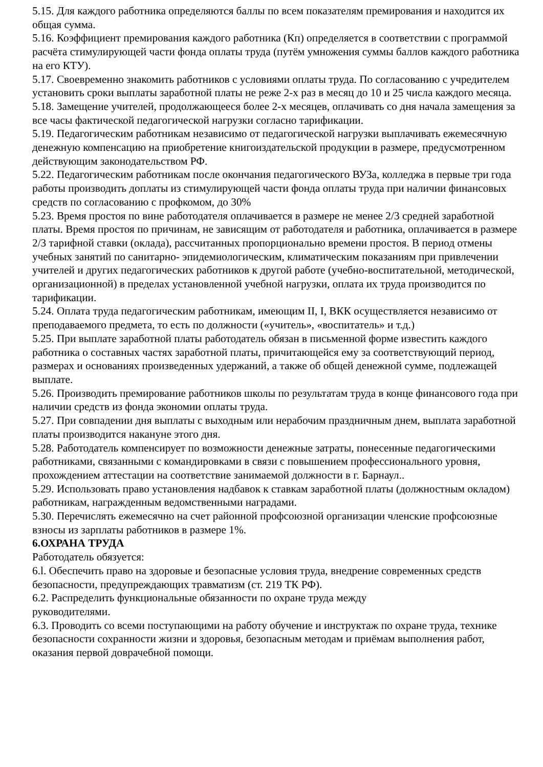5.15. Для каждого работника определяются баллы по всем показателям премирования и находится их общая сумма.
5.16. Коэффициент премирования каждого работника (Кп) определяется в соответствии с программой расчёта стимулирующей части фонда оплаты труда (путём умножения суммы баллов каждого работника на его КТУ).
5.17. Своевременно знакомить работников с условиями оплаты труда. По согласованию с учредителем установить сроки выплаты заработной платы не реже 2-х раз в месяц до 10 и 25 числа каждого месяца.
5.18. Замещение учителей, продолжающееся более 2-х месяцев, оплачивать со дня начала замещения за все часы фактической педагогической нагрузки согласно тарификации.
5.19. Педагогическим работникам независимо от педагогической нагрузки выплачивать ежемесячную денежную компенсацию на приобретение книгоиздательской продукции в размере, предусмотренном действующим законодательством РФ.
5.22. Педагогическим работникам после окончания педагогического ВУЗа, колледжа в первые три года работы производить доплаты из стимулирующей части фонда оплаты труда при наличии финансовых средств по согласованию с профкомом, до 30%
5.23. Время простоя по вине работодателя оплачивается в размере не менее 2/3 средней заработной платы. Время простоя по причинам, не зависящим от работодателя и работника, оплачивается в размере 2/3 тарифной ставки (оклада), рассчитанных пропорционально времени простоя. В период отмены учебных занятий по санитарно- эпидемиологическим, климатическим показаниям при привлечении учителей и других педагогических работников к другой работе (учебно-воспитательной, методической, организационной) в пределах установленной учебной нагрузки, оплата их труда производится по тарификации.
5.24. Оплата труда педагогическим работникам, имеющим II, I, ВКК осуществляется независимо от преподаваемого предмета, то есть по должности («учитель», «воспитатель» и т.д.)
5.25. При выплате заработной платы работодатель обязан в письменной форме известить каждого работника о составных частях заработной платы, причитающейся ему за соответствующий период, размерах и основаниях произведенных удержаний, а также об общей денежной сумме, подлежащей выплате.
5.26. Производить премирование работников школы по результатам труда в конце финансового года при наличии средств из фонда экономии оплаты труда.
5.27. При совпадении дня выплаты с выходным или нерабочим праздничным днем, выплата заработной платы производится накануне этого дня.
5.28. Работодатель компенсирует по возможности денежные затраты, понесенные педагогическими работниками, связанными с командировками в связи с повышением профессионального уровня, прохождением аттестации на соответствие занимаемой должности в г. Барнаул..
5.29. Использовать право установления надбавок к ставкам заработной платы (должностным окладом) работникам, награжденным ведомственными наградами.
5.30. Перечислять ежемесячно на счет районной профсоюзной организации членские профсоюзные взносы из зарплаты работников в размере 1%.
6.ОХРАНА ТРУДА
Работодатель обязуется:
6.l. Обеспечить право на здоровые и безопасные условия труда, внедрение современных средств безопасности, предупреждающих травматизм (ст. 219 ТК РФ).
6.2. Распределить функциональные обязанности по охране труда между
руководителями.
6.3. Проводить со всеми поступающими на работу обучение и инструктаж по охране труда, технике безопасности сохранности жизни и здоровья, безопасным методам и приёмам выполнения работ, оказания первой доврачебной помощи.